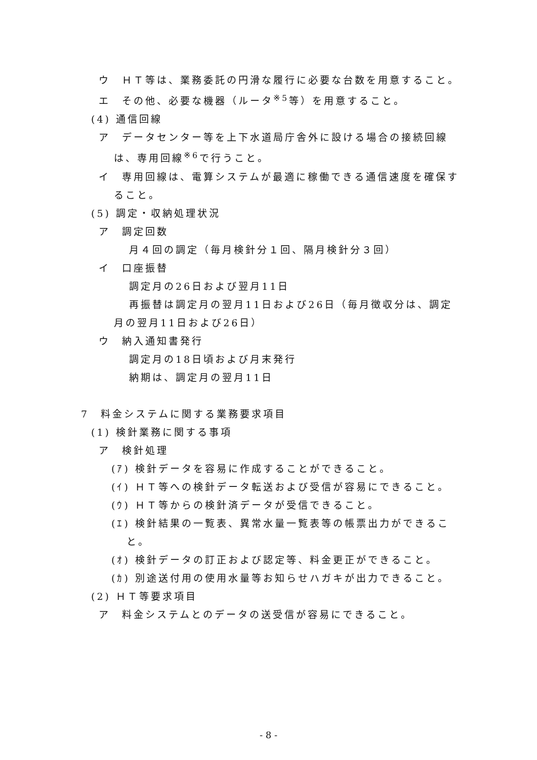ウ　ＨＴ等は、業務委託の円滑な履行に必要な台数を用意すること。
エ　その他、必要な機器（ルータ<sup>※5</sup>等）を用意すること。
(4) 通信回線
ア　データセンター等を上下水道局庁舎外に設ける場合の接続回線は、専用回線<sup>※6</sup>で行うこと。
イ　専用回線は、電算システムが最適に稼働できる通信速度を確保すること。
(5) 調定・収納処理状況
ア　調定回数
月４回の調定（毎月検針分１回、隔月検針分３回）
イ　口座振替
調定月の26日および翌月11日
再振替は調定月の翌月11日および26日（毎月徴収分は、調定月の翌月11日および26日）
ウ　納入通知書発行
調定月の18日頃および月末発行
納期は、調定月の翌月11日
7　料金システムに関する業務要求項目
(1) 検針業務に関する事項
ア　検針処理
(ｱ) 検針データを容易に作成することができること。
(ｲ) ＨＴ等への検針データ転送および受信が容易にできること。
(ｳ) ＨＴ等からの検針済データが受信できること。
(ｴ) 検針結果の一覧表、異常水量一覧表等の帳票出力ができること。
(ｵ) 検針データの訂正および認定等、料金更正ができること。
(ｶ) 別途送付用の使用水量等お知らせハガキが出力できること。
(2) ＨＴ等要求項目
ア　料金システムとのデータの送受信が容易にできること。
- 8 -